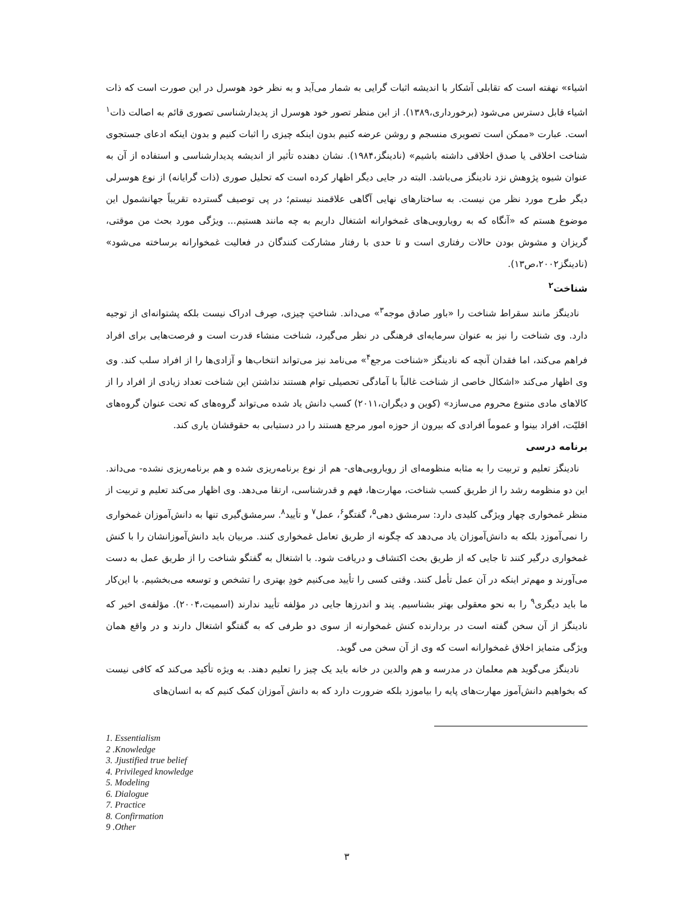اشیاء» نهفته است که تقابلی آشکار با اندیشه اثبات گرایی به شمار می‌آید و به نظر خود هوسرل در این صورت است که ذات اشیاء قابل دسترس می‌شود (برخورداری،۱۳۸۹). از این منظر تصور خود هوسرل از پدیدارشناسی تصوری قائم به اصالت ذات<sup>۱</sup> است. عبارت «ممکن است تصویری منسجم و روشن عرضه کنیم بدون اینکه چیزی را اثبات کنیم و بدون اینکه ادعای جستجوی شناخت اخلاقی یا صدق اخلاقی داشته باشیم» (نادینگز،۱۹۸۴). نشان دهنده تأثیر از اندیشه پدیدارشناسی و استفاده از آن به عنوان شیوه پژوهش نزد نادینگز می‌باشد. البته در جایی دیگر اظهار کرده است که تحلیل صوری (ذات گرایانه) از نوع هوسرلی دیگر طرح مورد نظر من نیست. به ساختارهای نهایی آگاهی علاقمند نیستم؛ در پی توصیف گسترده تقریباً جهانشمول این موضوع هستم که «آنگاه که به رویارویی‌های غمخوارانه اشتغال داریم به چه مانند هستیم... ویژگی مورد بحث من موقتی، گریزان و مشوش بودن حالات رفتاری است و تا حدی با رفتار مشارکت کنندگان در فعالیت غمخوارانه برساخته می‌شود» (نادینگز۲۰۰۲،ص۱۳).
شناخت<sup>۲</sup>
نادینگز مانند سقراط شناخت را «باور صادق موجه<sup>۳</sup>» می‌داند. شناختِ چیزی، صِرف ادراک نیست بلکه پشتوانه‌ای از توجیه دارد. وی شناخت را نیز به عنوان سرمایه‌ای فرهنگی در نظر می‌گیرد، شناخت منشاء قدرت است و فرصت‌هایی برای افراد فراهم می‌کند، اما فقدان آنچه که نادینگز «شناخت مرجع<sup>۴</sup>» می‌نامد نیز می‌تواند انتخاب‌ها و آزادی‌ها را از افراد سلب کند. وی وی اظهار می‌کند «اشکال خاصی از شناخت غالباً با آمادگی تحصیلی توام هستند نداشتن این شناخت تعداد زیادی از افراد را از کالاهای مادی متنوع محروم می‌سازد» (کوین و دیگران،۲۰۱۱) کسب دانش یاد شده می‌تواند گروه‌های که تحت عنوان گروه‌های اقلیّت، افراد بینوا و عموماً افرادی که بیرون از حوزه امور مرجع هستند را در دستیابی به حقوقشان یاری کند.
برنامه درسی
نادینگز تعلیم و تربیت را به مثابه منظومه‌ای از رویارویی‌های- هم از نوع برنامه‌ریزی شده و هم برنامه‌ریزی نشده- می‌داند. این دو منظومه رشد را از طریق کسب شناخت، مهارت‌ها، فهم و قدرشناسی، ارتقا می‌دهد. وی اظهار می‌کند تعلیم و تربیت از منظر غمخواری چهار ویژگی کلیدی دارد: سرمشق دهی<sup>۵</sup>، گفتگو<sup>۶</sup>، عمل<sup>۷</sup> و تأیید<sup>۸</sup>. سرمشق‌گیری تنها به دانش‌آموزان غمخواری را نمی‌آموزد بلکه به دانش‌آموزان یاد می‌دهد که چگونه از طریق تعامل غمخواری کنند. مربیان باید دانش‌آموزانشان را با کنش غمخواری درگیر کنند تا جایی که از طریق بحث اکتشاف و دریافت شود. با اشتغال به گفتگو شناخت را از طریق عمل به دست می‌آورند و مهم‌تر اینکه در آن عمل تأمل کنند. وقتی کسی را تأیید می‌کنیم خودِ بهتری را تشخص و توسعه می‌بخشیم. با این‌کار ما باید دیگری<sup>۹</sup> را به نحو معقولی بهتر بشناسیم. پند و اندرزها جایی در مؤلفه تأیید ندارند (اسمیت،۲۰۰۴). مؤلفه‌ی اخیر که نادینگز از آن سخن گفته است در بردارنده کنش غمخوارنه از سوی دو طرفی که به گفتگو اشتغال دارند و در واقع همان ویژگی متمایز اخلاق غمخوارانه است که وی از آن سخن می گوید.
نادینگز می‌گوید هم معلمان در مدرسه و هم والدین در خانه باید یک چیز را تعلیم دهند. به ویژه تأکید می‌کند که کافی نیست که بخواهیم دانش‌آموز مهارت‌های پایه را بیاموزد بلکه ضرورت دارد که به دانش آموزان کمک کنیم که به انسان‌های
1. Essentialism
2 .Knowledge
3. Jjustified true belief
4. Privileged knowledge
5. Modeling
6. Dialogue
7. Practice
8. Confirmation
9 .Other
۳